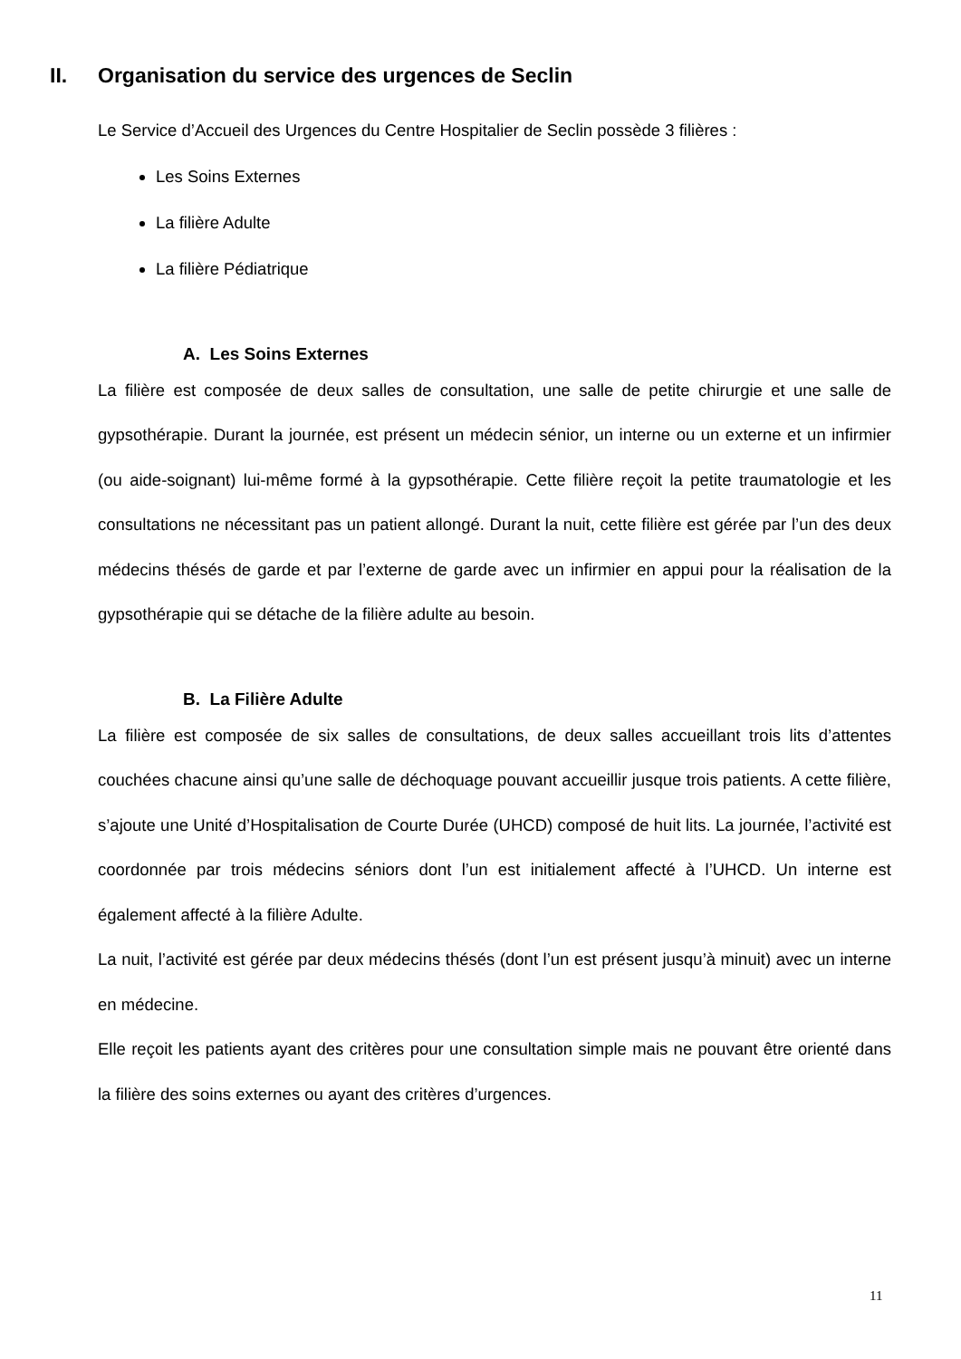II. Organisation du service des urgences de Seclin
Le Service d’Accueil des Urgences du Centre Hospitalier de Seclin possède 3 filières :
Les Soins Externes
La filière Adulte
La filière Pédiatrique
A. Les Soins Externes
La filière est composée de deux salles de consultation, une salle de petite chirurgie et une salle de gypsothérapie. Durant la journée, est présent un médecin sénior, un interne ou un externe et un infirmier (ou aide-soignant) lui-même formé à la gypsothérapie. Cette filière reçoit la petite traumatologie et les consultations ne nécessitant pas un patient allongé. Durant la nuit, cette filière est gérée par l’un des deux médecins thésés de garde et par l’externe de garde avec un infirmier en appui pour la réalisation de la gypsothérapie qui se détache de la filière adulte au besoin.
B. La Filière Adulte
La filière est composée de six salles de consultations, de deux salles accueillant trois lits d’attentes couchées chacune ainsi qu’une salle de déchoquage pouvant accueillir jusque trois patients. A cette filière, s’ajoute une Unité d’Hospitalisation de Courte Durée (UHCD) composé de huit lits. La journée, l’activité est coordonnée par trois médecins séniors dont l’un est initialement affecté à l’UHCD. Un interne est également affecté à la filière Adulte.
La nuit, l’activité est gérée par deux médecins thésés (dont l’un est présent jusqu’à minuit) avec un interne en médecine.
Elle reçoit les patients ayant des critères pour une consultation simple mais ne pouvant être orienté dans la filière des soins externes ou ayant des critères d’urgences.
11